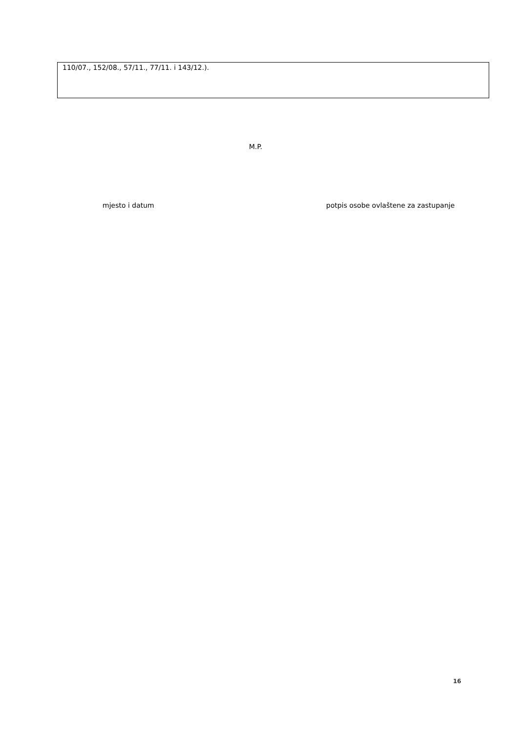110/07., 152/08., 57/11., 77/11. i 143/12.).
M.P.
mjesto i datum
potpis osobe ovlaštene za zastupanje
16